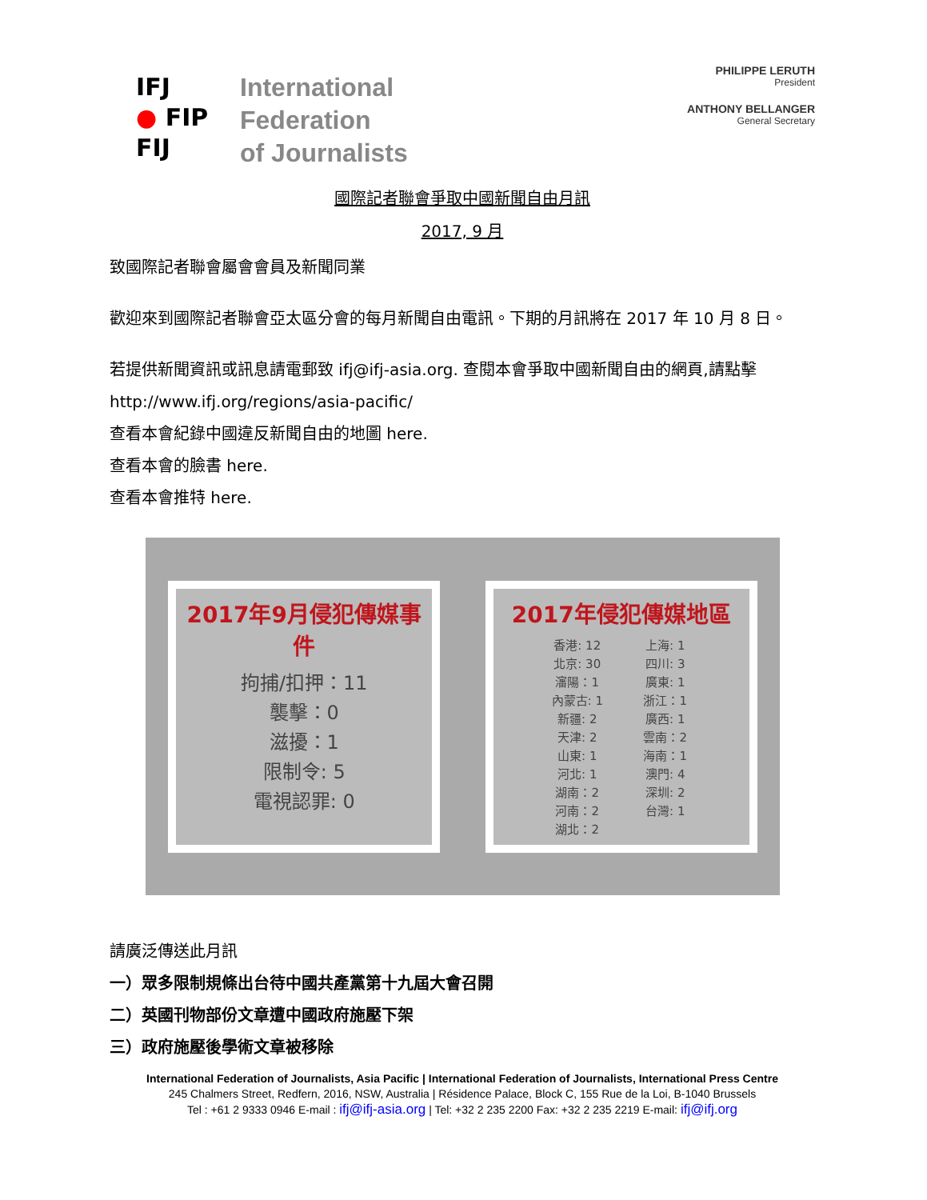IFJ
● FIP
FIJ
International
Federation
of Journalists
PHILIPPE LERUTH
President
ANTHONY BELLANGER
General Secretary
國際記者聯會爭取中國新聞自由月訊
2017, 9 月
致國際記者聯會屬會會員及新聞同業
歡迎來到國際記者聯會亞太區分會的每月新聞自由電訊。下期的月訊將在 2017 年 10 月 8 日。
若提供新聞資訊或訊息請電郵致 ifj@ifj-asia.org. 查閱本會爭取中國新聞自由的網頁,請點擊 http://www.ifj.org/regions/asia-pacific/
查看本會紀錄中國違反新聞自由的地圖 here.
查看本會的臉書 here.
查看本會推特 here.
2017年9月侵犯傳媒事件
拘捕/扣押：11
襲擊：0
滋擾：1
限制令: 5
電視認罪: 0
2017年侵犯傳媒地區
香港: 12 上海: 1 北京: 30 四川: 3 瀋陽：1 廣東: 1 內蒙古: 1 浙江：1 新疆: 2 廣西: 1 天津: 2 雲南：2 山東: 1 海南：1 河北: 1 澳門: 4 湖南：2 深圳: 2 河南：2 台灣: 1 湖北：2
請廣泛傳送此月訊
一）眾多限制規條出台待中國共產黨第十九屆大會召開
二）英國刊物部份文章遭中國政府施壓下架
三）政府施壓後學術文章被移除
International Federation of Journalists, Asia Pacific | International Federation of Journalists, International Press Centre
245 Chalmers Street, Redfern, 2016, NSW, Australia | Résidence Palace, Block C, 155 Rue de la Loi, B-1040 Brussels
Tel : +61 2 9333 0946 E-mail : ifj@ifj-asia.org | Tel: +32 2 235 2200 Fax: +32 2 235 2219 E-mail: ifj@ifj.org